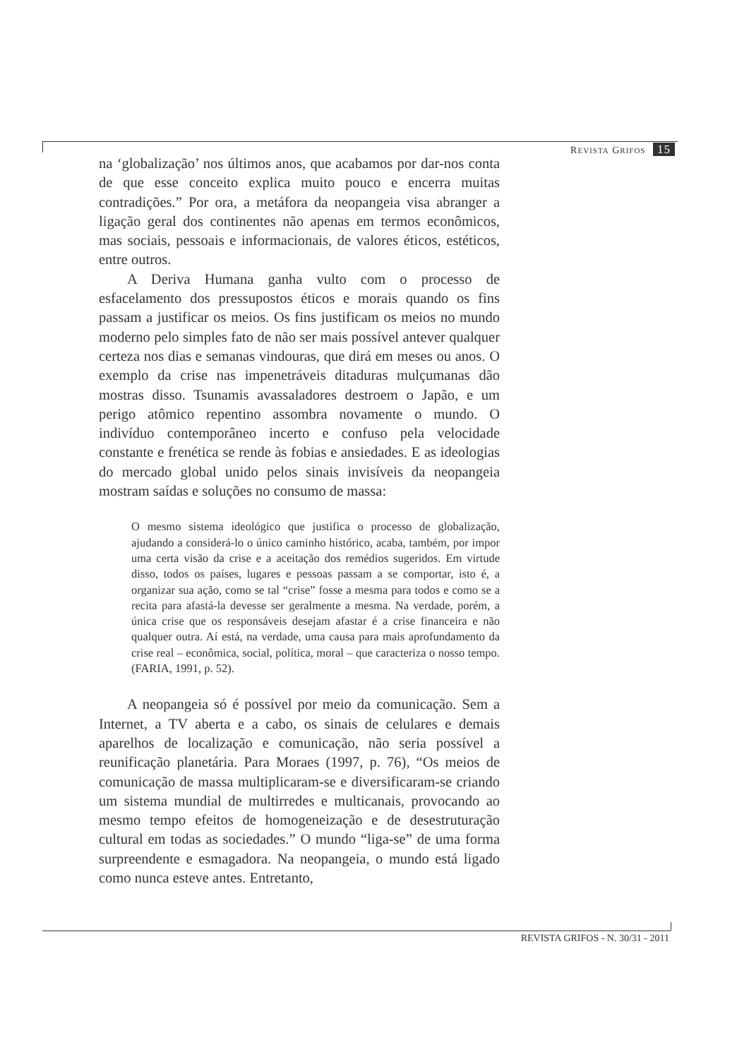REVISTA GRIFOS 15
na ‘globalização’ nos últimos anos, que acabamos por dar-nos conta de que esse conceito explica muito pouco e encerra muitas contradições.” Por ora, a metáfora da neopangeia visa abranger a ligação geral dos continentes não apenas em termos econômicos, mas sociais, pessoais e informacionais, de valores éticos, estéticos, entre outros.
A Deriva Humana ganha vulto com o processo de esfacelamento dos pressupostos éticos e morais quando os fins passam a justificar os meios. Os fins justificam os meios no mundo moderno pelo simples fato de não ser mais possível antever qualquer certeza nos dias e semanas vindouras, que dirá em meses ou anos. O exemplo da crise nas impenetráveis ditaduras mulçumanas dão mostras disso. Tsunamis avassaladores destroem o Japão, e um perigo atômico repentino assombra novamente o mundo. O indivíduo contemporâneo incerto e confuso pela velocidade constante e frenética se rende às fobias e ansiedades. E as ideologias do mercado global unido pelos sinais invisíveis da neopangeia mostram saídas e soluções no consumo de massa:
O mesmo sistema ideológico que justifica o processo de globalização, ajudando a considerá-lo o único caminho histórico, acaba, também, por impor uma certa visão da crise e a aceitação dos remédios sugeridos. Em virtude disso, todos os países, lugares e pessoas passam a se comportar, isto é, a organizar sua ação, como se tal “crise” fosse a mesma para todos e como se a recita para afastá-la devesse ser geralmente a mesma. Na verdade, porém, a única crise que os responsáveis desejam afastar é a crise financeira e não qualquer outra. Aí está, na verdade, uma causa para mais aprofundamento da crise real – econômica, social, política, moral – que caracteriza o nosso tempo. (FARIA, 1991, p. 52).
A neopangeia só é possível por meio da comunicação. Sem a Internet, a TV aberta e a cabo, os sinais de celulares e demais aparelhos de localização e comunicação, não seria possível a reunificação planetária. Para Moraes (1997, p. 76), “Os meios de comunicação de massa multiplicaram-se e diversificaram-se criando um sistema mundial de multirredes e multicanais, provocando ao mesmo tempo efeitos de homogeneização e de desestruturação cultural em todas as sociedades.” O mundo “liga-se” de uma forma surpreendente e esmagadora. Na neopangeia, o mundo está ligado como nunca esteve antes. Entretanto,
REVISTA GRIFOS - N. 30/31 - 2011